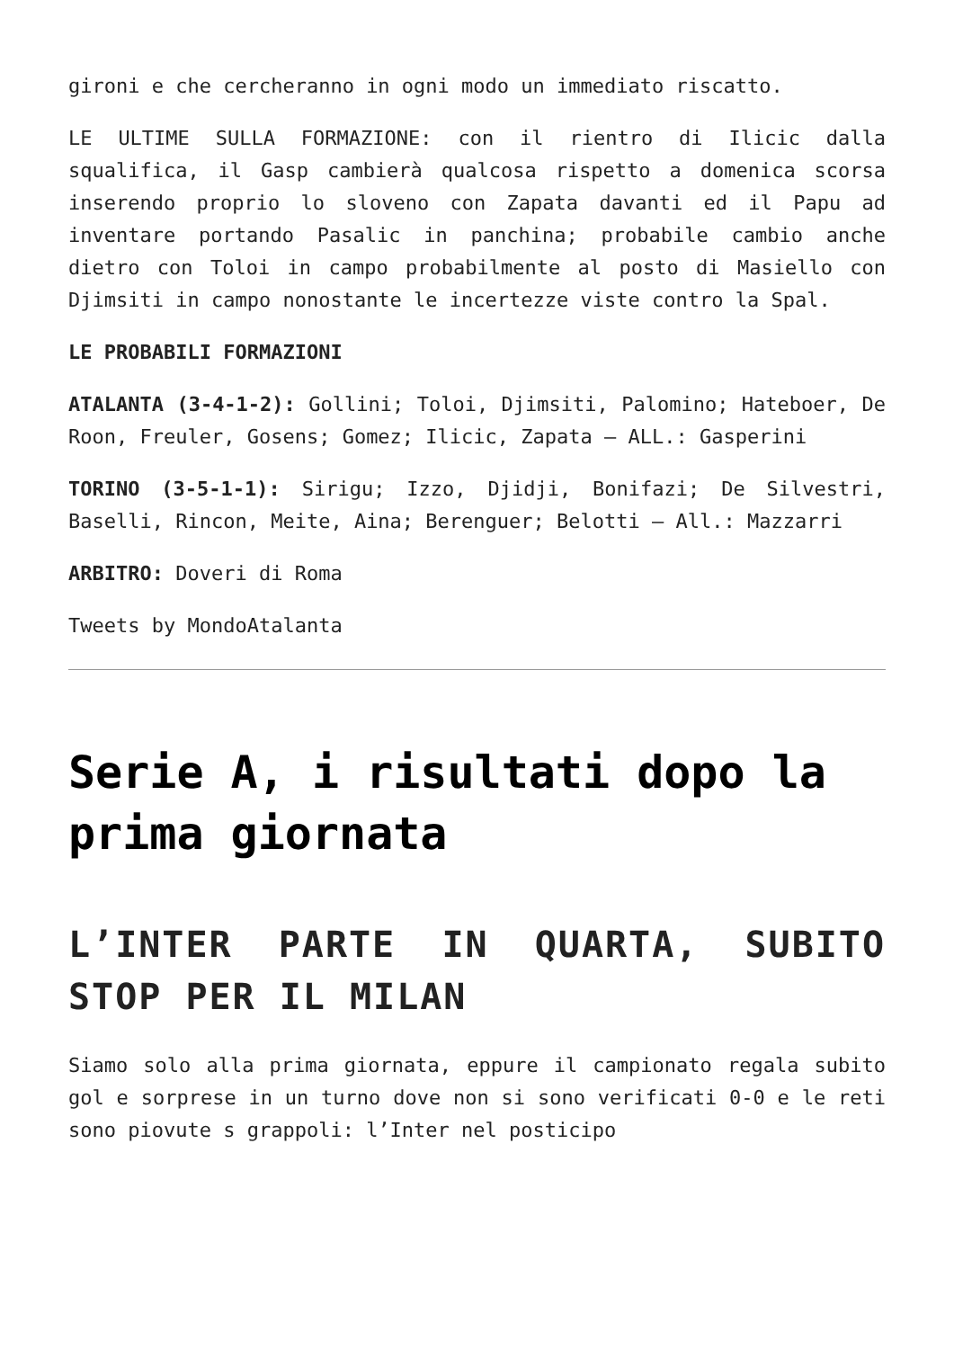gironi e che cercheranno in ogni modo un immediato riscatto.
LE ULTIME SULLA FORMAZIONE: con il rientro di Ilicic dalla squalifica, il Gasp cambierà qualcosa rispetto a domenica scorsa inserendo proprio lo sloveno con Zapata davanti ed il Papu ad inventare portando Pasalic in panchina; probabile cambio anche dietro con Toloi in campo probabilmente al posto di Masiello con Djimsiti in campo nonostante le incertezze viste contro la Spal.
LE PROBABILI FORMAZIONI
ATALANTA (3-4-1-2): Gollini; Toloi, Djimsiti, Palomino; Hateboer, De Roon, Freuler, Gosens; Gomez; Ilicic, Zapata – ALL.: Gasperini
TORINO (3-5-1-1): Sirigu; Izzo, Djidji, Bonifazi; De Silvestri, Baselli, Rincon, Meite, Aina; Berenguer; Belotti – All.: Mazzarri
ARBITRO: Doveri di Roma
Tweets by MondoAtalanta
Serie A, i risultati dopo la prima giornata
L’INTER PARTE IN QUARTA, SUBITO STOP PER IL MILAN
Siamo solo alla prima giornata, eppure il campionato regala subito gol e sorprese in un turno dove non si sono verificati 0-0 e le reti sono piovute s grappoli: l’Inter nel posticipo